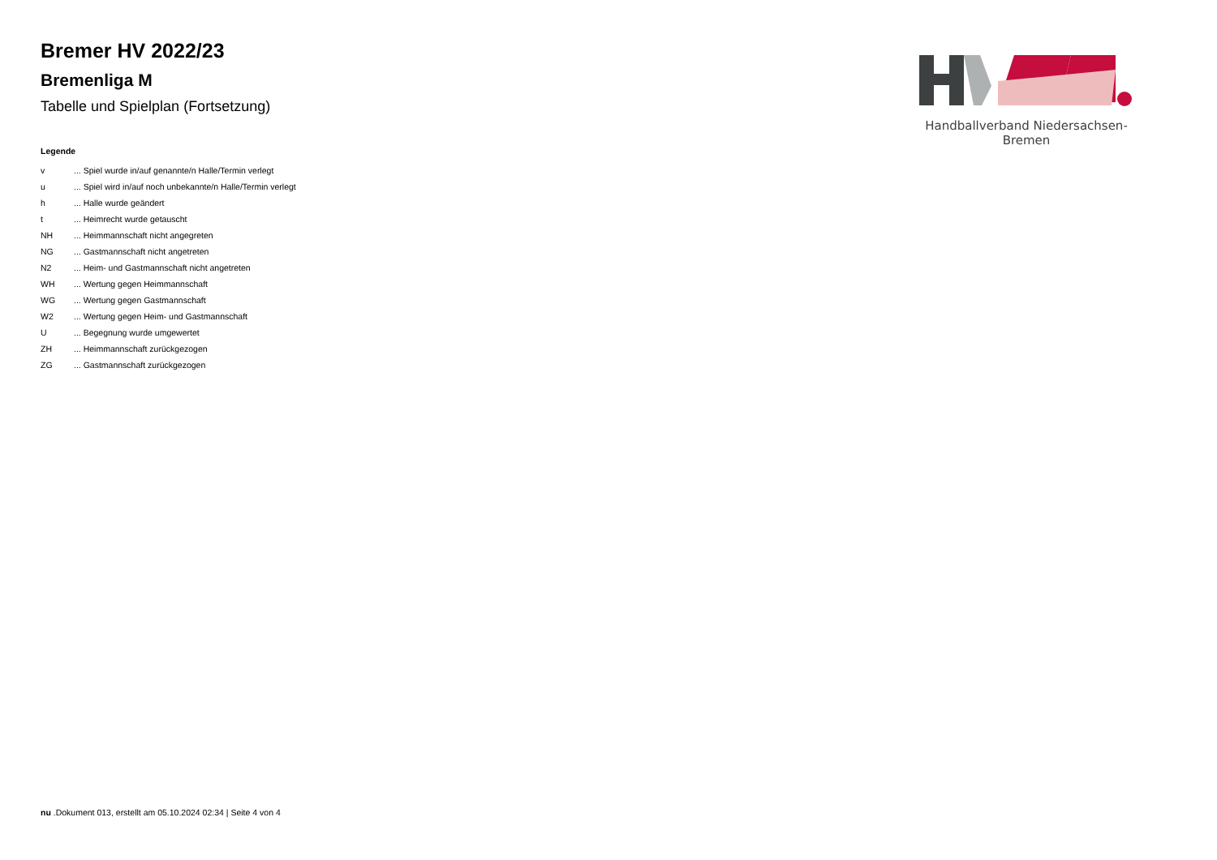Bremer HV 2022/23
Bremenliga M
Tabelle und Spielplan (Fortsetzung)
Legende
| v | ... Spiel wurde in/auf genannte/n Halle/Termin verlegt |
| u | ... Spiel wird in/auf noch unbekannte/n Halle/Termin verlegt |
| h | ... Halle wurde geändert |
| t | ... Heimrecht wurde getauscht |
| NH | ... Heimmannschaft nicht angegreten |
| NG | ... Gastmannschaft nicht angetreten |
| N2 | ... Heim- und Gastmannschaft nicht angetreten |
| WH | ... Wertung gegen Heimmannschaft |
| WG | ... Wertung gegen Gastmannschaft |
| W2 | ... Wertung gegen Heim- und Gastmannschaft |
| U | ... Begegnung wurde umgewertet |
| ZH | ... Heimmannschaft zurückgezogen |
| ZG | ... Gastmannschaft zurückgezogen |
Handballverband Niedersachsen-Bremen
nu .Dokument 013, erstellt am 05.10.2024 02:34 | Seite 4 von 4